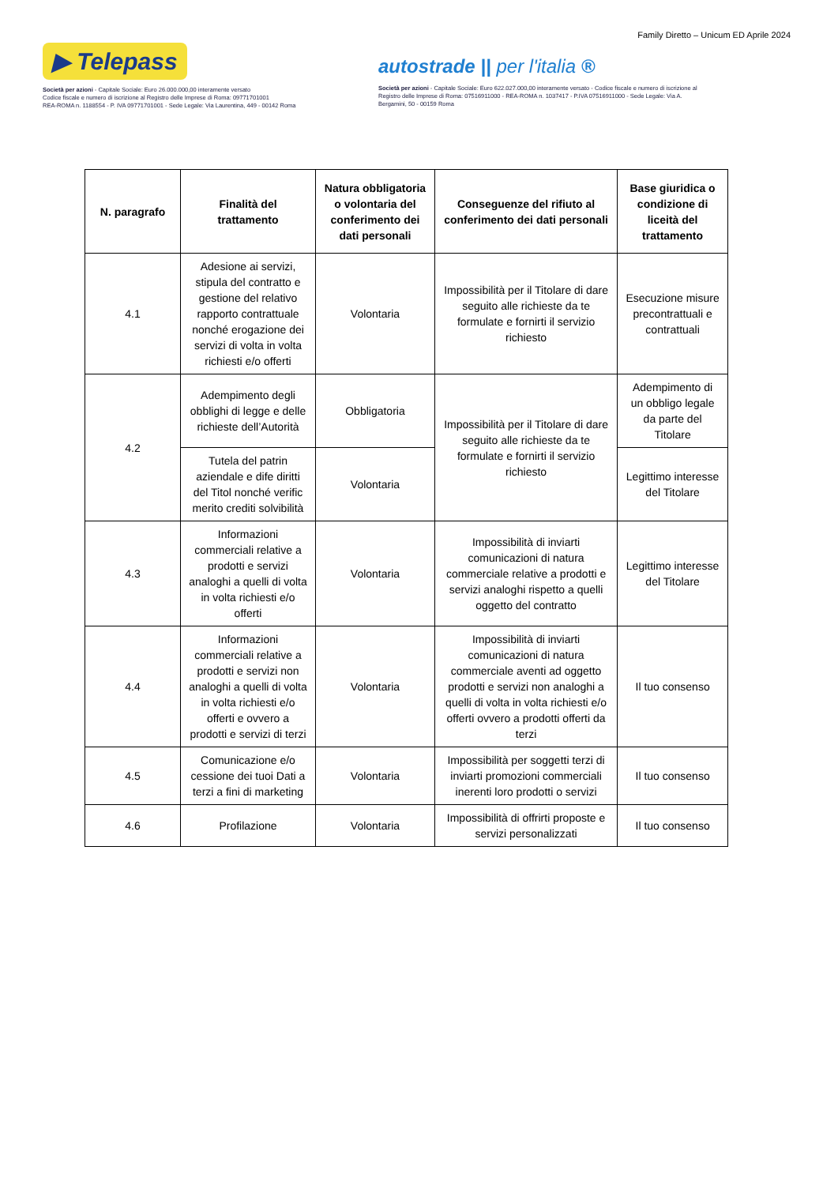Family Diretto – Unicum ED Aprile 2024
▶ Telepass
Società per azioni - Capitale Sociale: Euro 26.000.000,00 interamente versato
Codice fiscale e numero di iscrizione al Registro delle Imprese di Roma: 09771701001
REA-ROMA n. 1188554 - P. IVA 09771701001 - Sede Legale: Via Laurentina, 449 - 00142 Roma
autostrade || per l'italia ®
Società per azioni - Capitale Sociale: Euro 622.027.000,00 interamente versato - Codice fiscale e numero di iscrizione al Registro delle Imprese di Roma: 07516911000 - REA-ROMA n. 1037417 - P.IVA 07516911000 - Sede Legale: Via A. Bergamini, 50 - 00159 Roma
| N. paragrafo | Finalità del trattamento | Natura obbligatoria o volontaria del conferimento dei dati personali | Conseguenze del rifiuto al conferimento dei dati personali | Base giuridica o condizione di liceità del trattamento |
| --- | --- | --- | --- | --- |
| 4.1 | Adesione ai servizi, stipula del contratto e gestione del relativo rapporto contrattuale nonché erogazione dei servizi di volta in volta richiesti e/o offerti | Volontaria | Impossibilità per il Titolare di dare seguito alle richieste da te formulate e fornirti il servizio richiesto | Esecuzione misure precontrattuali e contrattuali |
| 4.2 | Adempimento degli obblighi di legge e delle richieste dell’Autorità | Obbligatoria | Impossibilità per il Titolare di dare seguito alle richieste da te formulate e fornirti il servizio richiesto | Adempimento di un obbligo legale da parte del Titolare |
| | Tutela del patrin aziendale e dife diritti del Titol nonché verific merito crediti solvibilità | Volontaria | | Legittimo interesse del Titolare |
| 4.3 | Informazioni commerciali relative a prodotti e servizi analoghi a quelli di volta in volta richiesti e/o offerti | Volontaria | Impossibilità di inviarti comunicazioni di natura commerciale relative a prodotti e servizi analoghi rispetto a quelli oggetto del contratto | Legittimo interesse del Titolare |
| 4.4 | Informazioni commerciali relative a prodotti e servizi non analoghi a quelli di volta in volta richiesti e/o offerti e ovvero a prodotti e servizi di terzi | Volontaria | Impossibilità di inviarti comunicazioni di natura commerciale aventi ad oggetto prodotti e servizi non analoghi a quelli di volta in volta richiesti e/o offerti ovvero a prodotti offerti da terzi | Il tuo consenso |
| 4.5 | Comunicazione e/o cessione dei tuoi Dati a terzi a fini di marketing | Volontaria | Impossibilità per soggetti terzi di inviarti promozioni commerciali inerenti loro prodotti o servizi | Il tuo consenso |
| 4.6 | Profilazione | Volontaria | Impossibilità di offrirti proposte e servizi personalizzati | Il tuo consenso |